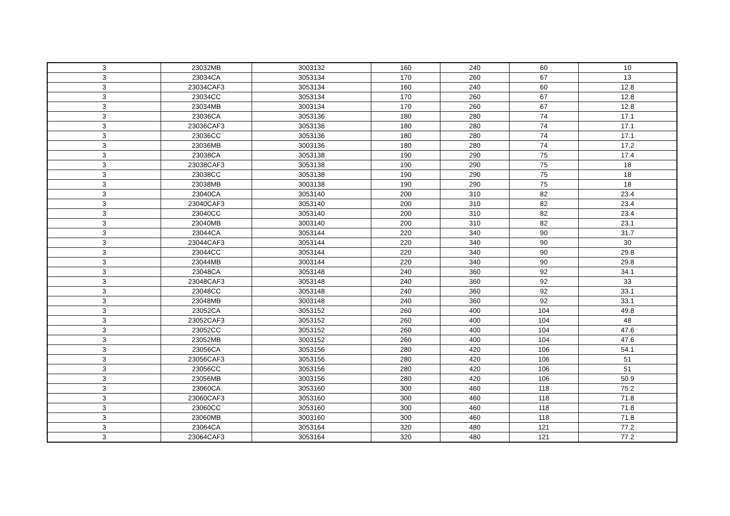| 3 | 23032MB | 3003132 | 160 | 240 | 60 | 10 |
| 3 | 23034CA | 3053134 | 170 | 260 | 67 | 13 |
| 3 | 23034CAF3 | 3053134 | 160 | 240 | 60 | 12.8 |
| 3 | 23034CC | 3053134 | 170 | 260 | 67 | 12.8 |
| 3 | 23034MB | 3003134 | 170 | 260 | 67 | 12.8 |
| 3 | 23036CA | 3053136 | 180 | 280 | 74 | 17.1 |
| 3 | 23036CAF3 | 3053136 | 180 | 280 | 74 | 17.1 |
| 3 | 23036CC | 3053136 | 180 | 280 | 74 | 17.1 |
| 3 | 23036MB | 3003136 | 180 | 280 | 74 | 17.2 |
| 3 | 23038CA | 3053138 | 190 | 290 | 75 | 17.4 |
| 3 | 23038CAF3 | 3053138 | 190 | 290 | 75 | 18 |
| 3 | 23038CC | 3053138 | 190 | 290 | 75 | 18 |
| 3 | 23038MB | 3003138 | 190 | 290 | 75 | 18 |
| 3 | 23040CA | 3053140 | 200 | 310 | 82 | 23.4 |
| 3 | 23040CAF3 | 3053140 | 200 | 310 | 82 | 23.4 |
| 3 | 23040CC | 3053140 | 200 | 310 | 82 | 23.4 |
| 3 | 23040MB | 3003140 | 200 | 310 | 82 | 23.1 |
| 3 | 23044CA | 3053144 | 220 | 340 | 90 | 31.7 |
| 3 | 23044CAF3 | 3053144 | 220 | 340 | 90 | 30 |
| 3 | 23044CC | 3053144 | 220 | 340 | 90 | 29.8 |
| 3 | 23044MB | 3003144 | 220 | 340 | 90 | 29.8 |
| 3 | 23048CA | 3053148 | 240 | 360 | 92 | 34.1 |
| 3 | 23048CAF3 | 3053148 | 240 | 360 | 92 | 33 |
| 3 | 23048CC | 3053148 | 240 | 360 | 92 | 33.1 |
| 3 | 23048MB | 3003148 | 240 | 360 | 92 | 33.1 |
| 3 | 23052CA | 3053152 | 260 | 400 | 104 | 49.8 |
| 3 | 23052CAF3 | 3053152 | 260 | 400 | 104 | 48 |
| 3 | 23052CC | 3053152 | 260 | 400 | 104 | 47.6 |
| 3 | 23052MB | 3003152 | 260 | 400 | 104 | 47.6 |
| 3 | 23056CA | 3053156 | 280 | 420 | 106 | 54.1 |
| 3 | 23056CAF3 | 3053156 | 280 | 420 | 106 | 51 |
| 3 | 23056CC | 3053156 | 280 | 420 | 106 | 51 |
| 3 | 23056MB | 3003156 | 280 | 420 | 106 | 50.9 |
| 3 | 23060CA | 3053160 | 300 | 460 | 118 | 75.2 |
| 3 | 23060CAF3 | 3053160 | 300 | 460 | 118 | 71.8 |
| 3 | 23060CC | 3053160 | 300 | 460 | 118 | 71.8 |
| 3 | 23060MB | 3003160 | 300 | 460 | 118 | 71.8 |
| 3 | 23064CA | 3053164 | 320 | 480 | 121 | 77.2 |
| 3 | 23064CAF3 | 3053164 | 320 | 480 | 121 | 77.2 |